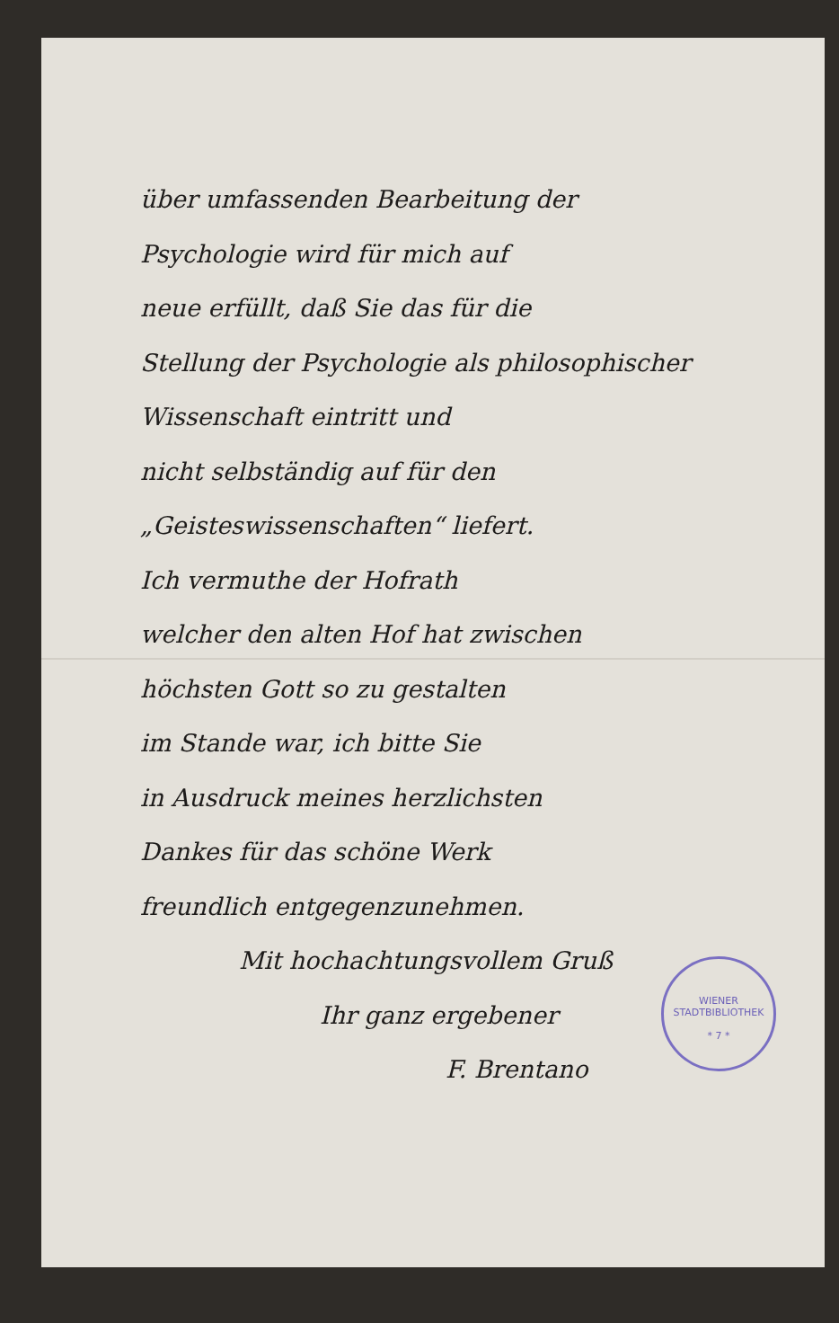über umfassenden Bearbeitung der
Psychologie wird für mich auf
neue erfüllt, daß Sie das für die
Stellung der Psychologie als philosophischer Wissenschaft eintritt und
nicht selbständig auf für den
„Geisteswissenschaften“ liefert.
Ich vermuthe der Hofrath
welcher den alten Hof hat zwischen
höchsten Gott so zu gestalten
im Stande war, ich bitte Sie
in Ausdruck meines herzlichsten
Dankes für das schöne Werk
freundlich entgegenzunehmen.
Mit hochachtungsvollem Gruß
Ihr ganz ergebener
F. Brentano
WIENER STADTBIBLIOTHEK
* 7 *